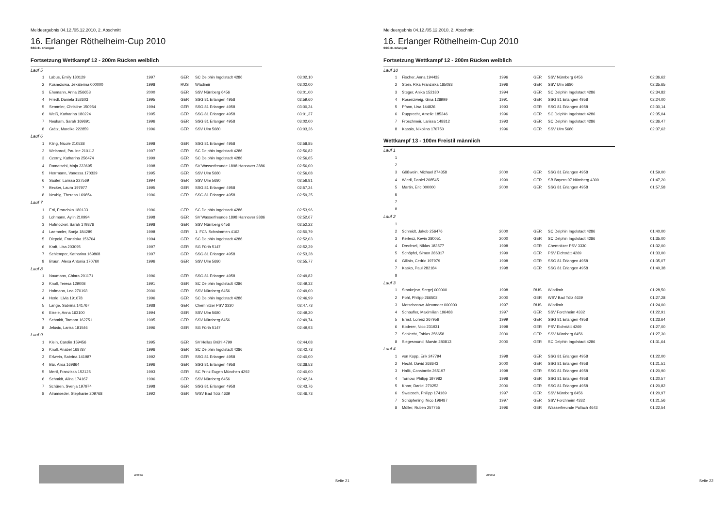Meldeergebnis 04.12./05.12.2010, 2. Abschnitt
16. Erlanger Röthelheim-Cup 2010
SSG 81 Erlangen
Fortsetzung Wettkampf 12 - 200m Rücken weiblich
| Lauf 5 | | | | | |
| 1 | Labus, Emily 180129 | 1997 | GER | SC Delphin Ingolstadt 4286 | 03:02,10 |
| 2 | Kusnezowa, Jekaterina 000000 | 1998 | RUS | Wladimir | 03:02,00 |
| 3 | Ehemann, Anna 256653 | 2000 | GER | SSV Nürnberg 6456 | 03:01,00 |
| 4 | Friedl, Daniela 152603 | 1995 | GER | SSG 81 Erlangen 4958 | 02:59,60 |
| 5 | Semmler, Christine 150954 | 1994 | GER | SSG 81 Erlangen 4958 | 03:00,24 |
| 6 | Weiß, Katharina 180224 | 1995 | GER | SSG 81 Erlangen 4958 | 03:01,37 |
| 7 | Neukam, Sarah 169891 | 1996 | GER | SSG 81 Erlangen 4958 | 03:02,00 |
| 8 | Grätz, Mareike 222859 | 1996 | GER | SSV Ulm 5680 | 03:03,26 |
| Lauf 6 | | | | | |
| 1 | Kling, Nicole 210538 | 1998 | GER | SSG 81 Erlangen 4958 | 02:58,85 |
| 2 | Weisbrod, Pauline 210112 | 1997 | GER | SC Delphin Ingolstadt 4286 | 02:56,82 |
| 3 | Czerny, Katharina 256474 | 1999 | GER | SC Delphin Ingolstadt 4286 | 02:56,65 |
| 4 | Ramatschi, Maja 223695 | 1998 | GER | SV Wasserfreunde 1898 Hannover 3886 | 02:56,00 |
| 5 | Herrmann, Vanessa 170339 | 1995 | GER | SSV Ulm 5680 | 02:56,08 |
| 6 | Sauter, Larissa 227569 | 1994 | GER | SSV Ulm 5680 | 02:56,81 |
| 7 | Becker, Laura 197977 | 1995 | GER | SSG 81 Erlangen 4958 | 02:57,24 |
| 8 | Neubig, Theresa 169854 | 1996 | GER | SSG 81 Erlangen 4958 | 02:59,25 |
| Lauf 7 | | | | | |
| 1 | Ertl, Franziska 180133 | 1996 | GER | SC Delphin Ingolstadt 4286 | 02:53,96 |
| 2 | Lohmann, Aylin 210994 | 1998 | GER | SV Wasserfreunde 1898 Hannover 3886 | 02:52,67 |
| 3 | Hofmockel, Sarah 179876 | 1998 | GER | SSV Nürnberg 6456 | 02:52,22 |
| 4 | Laemmler, Sonja 184289 | 1998 | GER | 1. FCN Schwimmen 4163 | 02:50,79 |
| 5 | Diepold, Franziska 156704 | 1994 | GER | SC Delphin Ingolstadt 4286 | 02:52,03 |
| 6 | Kraft, Lisa 203095 | 1997 | GER | SG Fürth 5147 | 02:52,39 |
| 7 | Schlemper, Katharina 169868 | 1997 | GER | SSG 81 Erlangen 4958 | 02:53,28 |
| 8 | Braun, Alexa Antonia 170760 | 1996 | GER | SSV Ulm 5680 | 02:55,77 |
| Lauf 8 | | | | | |
| 1 | Naumann, Chiara 201171 | 1996 | GER | SSG 81 Erlangen 4958 | 02:49,82 |
| 2 | Knoll, Teresa 129008 | 1991 | GER | SC Delphin Ingolstadt 4286 | 02:49,32 |
| 3 | Hofmann, Lea 270193 | 2000 | GER | SSV Nürnberg 6456 | 02:49,00 |
| 4 | Herle, Livia 191078 | 1996 | GER | SC Delphin Ingolstadt 4286 | 02:46,99 |
| 5 | Lange, Sabrina 141767 | 1988 | GER | Chemnitzer PSV 3330 | 02:47,73 |
| 6 | Eisele, Anna 163100 | 1994 | GER | SSV Ulm 5680 | 02:49,20 |
| 7 | Schmidt, Tamara 162751 | 1995 | GER | SSV Nürnberg 6456 | 02:49,74 |
| 8 | Jelusic, Larisa 181546 | 1996 | GER | SG Fürth 5147 | 02:49,93 |
| Lauf 9 | | | | | |
| 1 | Klein, Carolin 159456 | 1995 | GER | SV Hellas Brühl 4799 | 02:44,08 |
| 2 | Knoll, Anabel 168787 | 1996 | GER | SC Delphin Ingolstadt 4286 | 02:42,73 |
| 3 | Erlwein, Sabrina 141987 | 1992 | GER | SSG 81 Erlangen 4958 | 02:40,00 |
| 4 | Bär, Alisa 169864 | 1996 | GER | SSG 81 Erlangen 4958 | 02:38,53 |
| 5 | Mertl, Franziska 152125 | 1993 | GER | SC Prinz Eugen München 4292 | 02:40,00 |
| 6 | Schmidt, Alina 174167 | 1996 | GER | SSV Nürnberg 6456 | 02:42,24 |
| 7 | Schüren, Svenja 197974 | 1998 | GER | SSG 81 Erlangen 4958 | 02:43,76 |
| 8 | Alramseder, Stephanie 209768 | 1992 | GER | WSV Bad Tölz 4639 | 02:46,73 |
arena
Seite 21
Meldeergebnis 04.12./05.12.2010, 2. Abschnitt
16. Erlanger Röthelheim-Cup 2010
SSG 81 Erlangen
Fortsetzung Wettkampf 12 - 200m Rücken weiblich
| Lauf 10 | | | | | |
| 1 | Fischer, Anna 194433 | 1996 | GER | SSV Nürnberg 6456 | 02:36,62 |
| 2 | Stein, Rika Franziska 185083 | 1996 | GER | SSV Ulm 5680 | 02:35,65 |
| 3 | Steger, Anika 152180 | 1994 | GER | SC Delphin Ingolstadt 4286 | 02:34,82 |
| 4 | Rosenzweig, Gina 128999 | 1991 | GER | SSG 81 Erlangen 4958 | 02:24,00 |
| 5 | Pfann, Lisa 144826 | 1993 | GER | SSG 81 Erlangen 4958 | 02:30,14 |
| 6 | Rupprecht, Amelie 185346 | 1996 | GER | SC Delphin Ingolstadt 4286 | 02:35,04 |
| 7 | Froschmeir, Larissa 148812 | 1993 | GER | SC Delphin Ingolstadt 4286 | 02:36,47 |
| 8 | Kasalo, Nikolina 170750 | 1996 | GER | SSV Ulm 5680 | 02:37,62 |
Wettkampf 13 - 100m Freistil männlich
| Lauf 1 | | | | | |
| 1 | | | | | |
| 2 | | | | | |
| 3 | Gößwein, Michael 274358 | 2000 | GER | SSG 81 Erlangen 4958 | 01:59,00 |
| 4 | Wiedl, Daniel 208545 | 1999 | GER | SB Bayern 07 Nürnberg 4300 | 01:47,20 |
| 5 | Martin, Eric 000000 | 2000 | GER | SSG 81 Erlangen 4958 | 01:57,58 |
| 6 | | | | | |
| 7 | | | | | |
| 8 | | | | | |
| Lauf 2 | | | | | |
| 1 | | | | | |
| 2 | Schmidt, Jakob 256476 | 2000 | GER | SC Delphin Ingolstadt 4286 | 01:40,00 |
| 3 | Kertesz, Kevin 280051 | 2000 | GER | SC Delphin Ingolstadt 4286 | 01:35,00 |
| 4 | Drechsel, Niklas 183577 | 1998 | GER | Chemnitzer PSV 3330 | 01:32,00 |
| 5 | Schöpfel, Simon 286317 | 1999 | GER | PSV Eichstätt 4269 | 01:33,00 |
| 6 | Gillain, Cedric 197979 | 1998 | GER | SSG 81 Erlangen 4958 | 01:35,07 |
| 7 | Kasko, Paul 282184 | 1998 | GER | SSG 81 Erlangen 4958 | 01:40,38 |
| 8 | | | | | |
| Lauf 3 | | | | | |
| 1 | Stankejew, Sergej 000000 | 1998 | RUS | Wladimir | 01:28,50 |
| 2 | Pohl, Philipp 266502 | 2000 | GER | WSV Bad Tölz 4639 | 01:27,28 |
| 3 | Motschanow, Alexander 000000 | 1997 | RUS | Wladimir | 01:24,00 |
| 4 | Schaufler, Maximilian 196488 | 1997 | GER | SSV Forchheim 4332 | 01:22,91 |
| 5 | Ernst, Lorenz 267956 | 1999 | GER | SSG 81 Erlangen 4958 | 01:23,64 |
| 6 | Koderer, Nico 231931 | 1998 | GER | PSV Eichstätt 4269 | 01:27,00 |
| 7 | Schlecht, Tobias 256658 | 2000 | GER | SSV Nürnberg 6456 | 01:27,30 |
| 8 | Siegesmund, Marvin 280813 | 2000 | GER | SC Delphin Ingolstadt 4286 | 01:31,64 |
| Lauf 4 | | | | | |
| 1 | von Kopp, Erik 247794 | 1998 | GER | SSG 81 Erlangen 4958 | 01:22,00 |
| 2 | Hecht, David 268643 | 2000 | GER | SSG 81 Erlangen 4958 | 01:21,51 |
| 3 | Halik, Constantin 265197 | 1998 | GER | SSG 81 Erlangen 4958 | 01:20,90 |
| 4 | Tornow, Philipp 197982 | 1998 | GER | SSG 81 Erlangen 4958 | 01:20,57 |
| 5 | Knorr, Daniel 270253 | 2000 | GER | SSG 81 Erlangen 4958 | 01:20,82 |
| 6 | Swatosch, Philipp 174169 | 1997 | GER | SSV Nürnberg 6456 | 01:20,97 |
| 7 | Schüpferling, Nico 196487 | 1997 | GER | SSV Forchheim 4332 | 01:21,56 |
| 8 | Möller, Ruben 257755 | 1996 | GER | Wasserfreunde Pullach 4643 | 01:22,54 |
arena
Seite 22